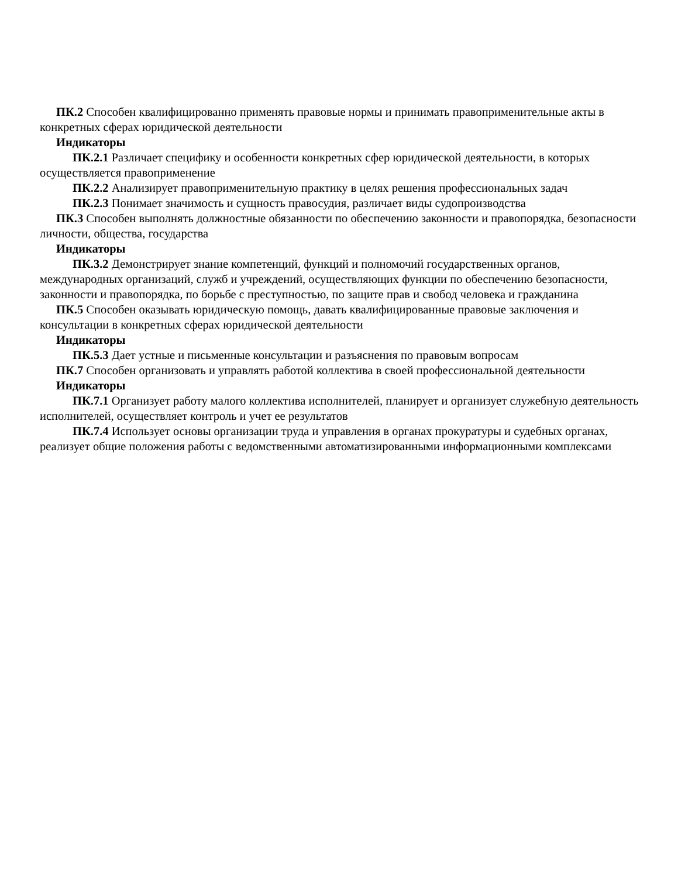ПК.2 Способен квалифицированно применять правовые нормы и принимать правоприменительные акты в конкретных сферах юридической деятельности
Индикаторы
ПК.2.1 Различает специфику и особенности конкретных сфер юридической деятельности, в которых осуществляется правоприменение
ПК.2.2 Анализирует правоприменительную практику в целях решения профессиональных задач
ПК.2.3 Понимает значимость и сущность правосудия, различает виды судопроизводства
ПК.3 Способен выполнять должностные обязанности по обеспечению законности и правопорядка, безопасности личности, общества, государства
Индикаторы
ПК.3.2 Демонстрирует знание компетенций, функций и полномочий государственных органов, международных организаций, служб и учреждений, осуществляющих функции по обеспечению безопасности, законности и правопорядка, по борьбе с преступностью, по защите прав и свобод человека и гражданина
ПК.5 Способен оказывать юридическую помощь, давать квалифицированные правовые заключения и консультации в конкретных сферах юридической деятельности
Индикаторы
ПК.5.3 Дает устные и письменные консультации и разъяснения по правовым вопросам
ПК.7 Способен организовать и управлять работой коллектива в своей профессиональной деятельности
Индикаторы
ПК.7.1 Организует работу малого коллектива исполнителей, планирует и организует служебную деятельность исполнителей, осуществляет контроль и учет ее результатов
ПК.7.4 Использует основы организации труда и управления в органах прокуратуры и судебных органах, реализует общие положения работы с ведомственными автоматизированными информационными комплексами